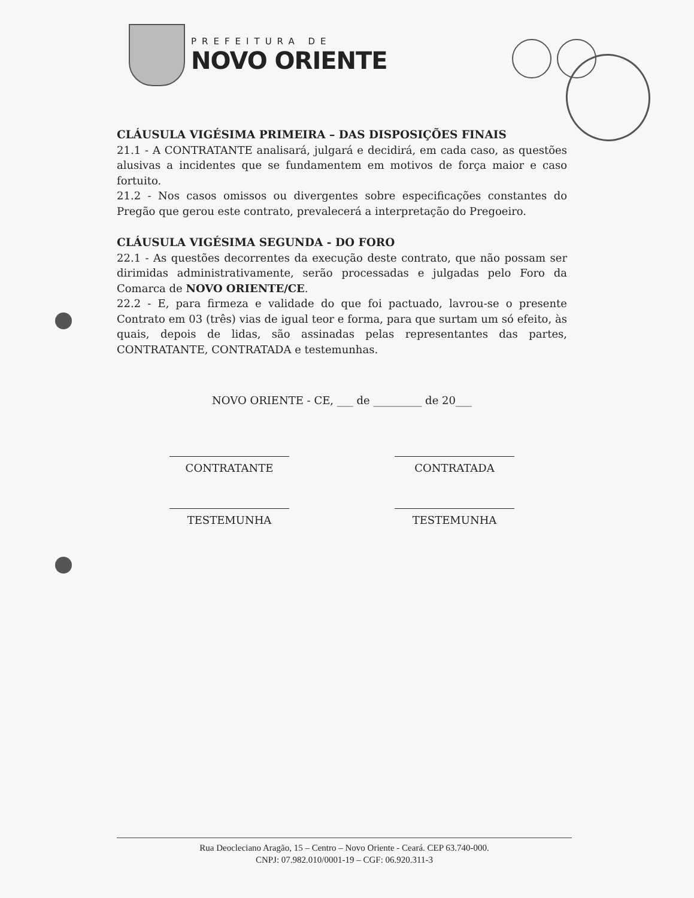PREFEITURA DE
NOVO ORIENTE
CLÁUSULA VIGÉSIMA PRIMEIRA – DAS DISPOSIÇÕES FINAIS
21.1 - A CONTRATANTE analisará, julgará e decidirá, em cada caso, as questões alusivas a incidentes que se fundamentem em motivos de força maior e caso fortuito.
21.2 - Nos casos omissos ou divergentes sobre especificações constantes do Pregão que gerou este contrato, prevalecerá a interpretação do Pregoeiro.
CLÁUSULA VIGÉSIMA SEGUNDA - DO FORO
22.1 - As questões decorrentes da execução deste contrato, que não possam ser dirimidas administrativamente, serão processadas e julgadas pelo Foro da Comarca de NOVO ORIENTE/CE.
22.2 - E, para firmeza e validade do que foi pactuado, lavrou-se o presente Contrato em 03 (três) vias de igual teor e forma, para que surtam um só efeito, às quais, depois de lidas, são assinadas pelas representantes das partes, CONTRATANTE, CONTRATADA e testemunhas.
NOVO ORIENTE - CE, ___ de _________ de 20___
CONTRATANTE CONTRATADA
TESTEMUNHA TESTEMUNHA
Rua Deocleciano Aragão, 15 – Centro – Novo Oriente - Ceará. CEP 63.740-000.
CNPJ: 07.982.010/0001-19 – CGF: 06.920.311-3